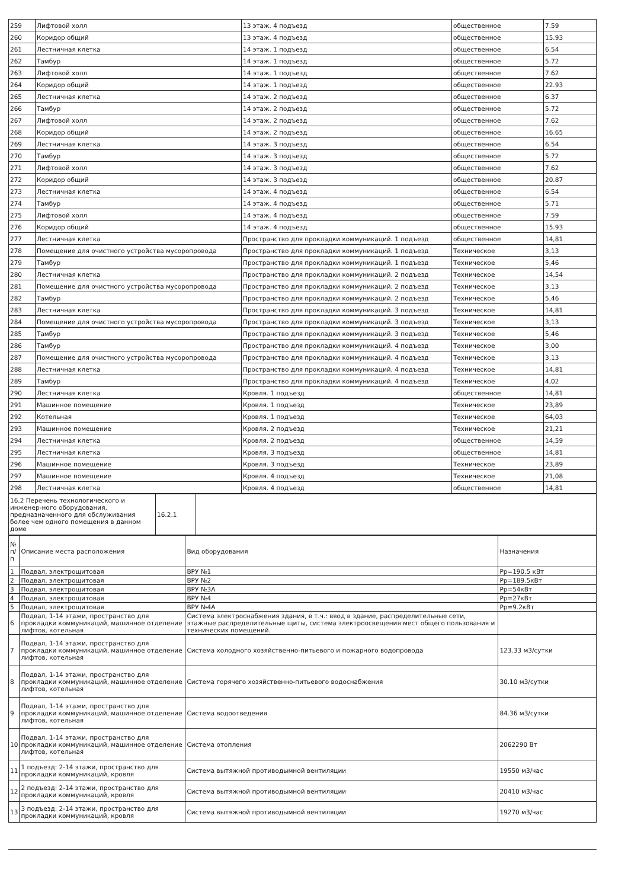| 259 | Лифтовой холл | 13 этаж. 4 подъезд | общественное | 7.59 |
| 260 | Коридор общий | 13 этаж. 4 подъезд | общественное | 15.93 |
| 261 | Лестничная клетка | 14 этаж. 1 подъезд | общественное | 6.54 |
| 262 | Тамбур | 14 этаж. 1 подъезд | общественное | 5.72 |
| 263 | Лифтовой холл | 14 этаж. 1 подъезд | общественное | 7.62 |
| 264 | Коридор общий | 14 этаж. 1 подъезд | общественное | 22.93 |
| 265 | Лестничная клетка | 14 этаж. 2 подъезд | общественное | 6.37 |
| 266 | Тамбур | 14 этаж. 2 подъезд | общественное | 5.72 |
| 267 | Лифтовой холл | 14 этаж. 2 подъезд | общественное | 7.62 |
| 268 | Коридор общий | 14 этаж. 2 подъезд | общественное | 16.65 |
| 269 | Лестничная клетка | 14 этаж. 3 подъезд | общественное | 6.54 |
| 270 | Тамбур | 14 этаж. 3 подъезд | общественное | 5.72 |
| 271 | Лифтовой холл | 14 этаж. 3 подъезд | общественное | 7.62 |
| 272 | Коридор общий | 14 этаж. 3 подъезд | общественное | 20.87 |
| 273 | Лестничная клетка | 14 этаж. 4 подъезд | общественное | 6.54 |
| 274 | Тамбур | 14 этаж. 4 подъезд | общественное | 5.71 |
| 275 | Лифтовой холл | 14 этаж. 4 подъезд | общественное | 7.59 |
| 276 | Коридор общий | 14 этаж. 4 подъезд | общественное | 15.93 |
| 277 | Лестничная клетка | Пространство для прокладки коммуникаций. 1 подъезд | общественное | 14,81 |
| 278 | Помещение для очистного устройства мусоропровода | Пространство для прокладки коммуникаций. 1 подъезд | Техническое | 3,13 |
| 279 | Тамбур | Пространство для прокладки коммуникаций. 1 подъезд | Техническое | 5,46 |
| 280 | Лестничная клетка | Пространство для прокладки коммуникаций. 2 подъезд | Техническое | 14,54 |
| 281 | Помещение для очистного устройства мусоропровода | Пространство для прокладки коммуникаций. 2 подъезд | Техническое | 3,13 |
| 282 | Тамбур | Пространство для прокладки коммуникаций. 2 подъезд | Техническое | 5,46 |
| 283 | Лестничная клетка | Пространство для прокладки коммуникаций. 3 подъезд | Техническое | 14,81 |
| 284 | Помещение для очистного устройства мусоропровода | Пространство для прокладки коммуникаций. 3 подъезд | Техническое | 3,13 |
| 285 | Тамбур | Пространство для прокладки коммуникаций. 3 подъезд | Техническое | 5,46 |
| 286 | Тамбур | Пространство для прокладки коммуникаций. 4 подъезд | Техническое | 3,00 |
| 287 | Помещение для очистного устройства мусоропровода | Пространство для прокладки коммуникаций. 4 подъезд | Техническое | 3,13 |
| 288 | Лестничная клетка | Пространство для прокладки коммуникаций. 4 подъезд | Техническое | 14,81 |
| 289 | Тамбур | Пространство для прокладки коммуникаций. 4 подъезд | Техническое | 4,02 |
| 290 | Лестничная клетка | Кровля. 1 подъезд | общественное | 14,81 |
| 291 | Машинное помещение | Кровля. 1 подъезд | Техническое | 23,89 |
| 292 | Котельная | Кровля. 1 подъезд | Техническое | 64,03 |
| 293 | Машинное помещение | Кровля. 2 подъезд | Техническое | 21,21 |
| 294 | Лестничная клетка | Кровля. 2 подъезд | общественное | 14,59 |
| 295 | Лестничная клетка | Кровля. 3 подъезд | общественное | 14,81 |
| 296 | Машинное помещение | Кровля. 3 подъезд | Техническое | 23,89 |
| 297 | Машинное помещение | Кровля. 4 подъезд | Техническое | 21,08 |
| 298 | Лестничная клетка | Кровля. 4 подъезд | общественное | 14,81 |
| 16.2 Перечень технологического и инженер-ного оборудования, предназначенного для обслуживания более чем одного помещения в данном доме | 16.2.1 | |
| № п/п | Описание места расположения | Вид оборудования | Назначения |
| 1 | Подвал, электрощитовая | ВРУ №1 | Рр=190.5 кВт |
| 2 | Подвал, электрощитовая | ВРУ №2 | Рр=189.5кВт |
| 3 | Подвал, электрощитовая | ВРУ №3А | Рр=54кВт |
| 4 | Подвал, электрощитовая | ВРУ №4 | Рр=27кВт |
| 5 | Подвал, электрощитовая | ВРУ №4А | Рр=9.2кВт |
| 6 | Подвал, 1-14 этажи, пространство для прокладки коммуникаций, машинное отделение лифтов, котельная | Система электроснабжения здания, в т.ч.: ввод в здание, распределительные сети, этажные распределительные щиты, система электроосвещения мест общего пользования и технических помещений. | |
| 7 | Подвал, 1-14 этажи, пространство для прокладки коммуникаций, машинное отделение лифтов, котельная | Система холодного хозяйственно-питьевого и пожарного водопровода | 123.33 м3/сутки |
| 8 | Подвал, 1-14 этажи, пространство для прокладки коммуникаций, машинное отделение лифтов, котельная | Система горячего хозяйственно-питьевого водоснабжения | 30.10 м3/сутки |
| 9 | Подвал, 1-14 этажи, пространство для прокладки коммуникаций, машинное отделение лифтов, котельная | Система водоотведения | 84.36 м3/сутки |
| 10 | Подвал, 1-14 этажи, пространство для прокладки коммуникаций, машинное отделение лифтов, котельная | Система отопления | 2062290 Вт |
| 11 | 1 подъезд: 2-14 этажи, пространство для прокладки коммуникаций, кровля | Система вытяжной противодымной вентиляции | 19550 м3/час |
| 12 | 2 подъезд: 2-14 этажи, пространство для прокладки коммуникаций, кровля | Система вытяжной противодымной вентиляции | 20410 м3/час |
| 13 | 3 подъезд: 2-14 этажи, пространство для прокладки коммуникаций, кровля | Система вытяжной противодымной вентиляции | 19270 м3/час |